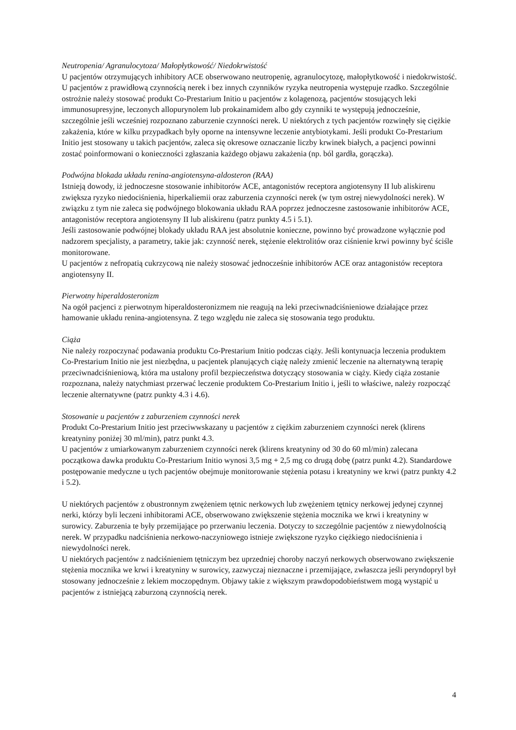Neutropenia/ Agranulocytoza/ Małopłytkowość/ Niedokrwistość
U pacjentów otrzymujących inhibitory ACE obserwowano neutropenię, agranulocytozę, małopłytkowość i niedokrwistość. U pacjentów z prawidłową czynnością nerek i bez innych czynników ryzyka neutropenia występuje rzadko. Szczególnie ostrożnie należy stosować produkt Co-Prestarium Initio u pacjentów z kolagenozą, pacjentów stosujących leki immunosupresyjne, leczonych allopurynolem lub prokainamidem albo gdy czynniki te występują jednocześnie, szczególnie jeśli wcześniej rozpoznano zaburzenie czynności nerek. U niektórych z tych pacjentów rozwinęły się ciężkie zakażenia, które w kilku przypadkach były oporne na intensywne leczenie antybiotykami. Jeśli produkt Co-Prestarium Initio jest stosowany u takich pacjentów, zaleca się okresowe oznaczanie liczby krwinek białych, a pacjenci powinni zostać poinformowani o konieczności zgłaszania każdego objawu zakażenia (np. ból gardła, gorączka).
Podwójna blokada układu renina-angiotensyna-aldosteron (RAA)
Istnieją dowody, iż jednoczesne stosowanie inhibitorów ACE, antagonistów receptora angiotensyny II lub aliskirenu zwiększa ryzyko niedociśnienia, hiperkaliemii oraz zaburzenia czynności nerek (w tym ostrej niewydolności nerek). W związku z tym nie zaleca się podwójnego blokowania układu RAA poprzez jednoczesne zastosowanie inhibitorów ACE, antagonistów receptora angiotensyny II lub aliskirenu (patrz punkty 4.5 i 5.1).
Jeśli zastosowanie podwójnej blokady układu RAA jest absolutnie konieczne, powinno być prowadzone wyłącznie pod nadzorem specjalisty, a parametry, takie jak: czynność nerek, stężenie elektrolitów oraz ciśnienie krwi powinny być ściśle monitorowane.
U pacjentów z nefropatią cukrzycową nie należy stosować jednocześnie inhibitorów ACE oraz antagonistów receptora angiotensyny II.
Pierwotny hiperaldosteronizm
Na ogół pacjenci z pierwotnym hiperaldosteronizmem nie reagują na leki przeciwnadciśnieniowe działające przez hamowanie układu renina-angiotensyna. Z tego względu nie zaleca się stosowania tego produktu.
Ciąża
Nie należy rozpoczynać podawania produktu Co-Prestarium Initio podczas ciąży. Jeśli kontynuacja leczenia produktem Co-Prestarium Initio nie jest niezbędna, u pacjentek planujących ciążę należy zmienić leczenie na alternatywną terapię przeciwnadciśnieniową, która ma ustalony profil bezpieczeństwa dotyczący stosowania w ciąży. Kiedy ciąża zostanie rozpoznana, należy natychmiast przerwać leczenie produktem Co-Prestarium Initio i, jeśli to właściwe, należy rozpocząć leczenie alternatywne (patrz punkty 4.3 i 4.6).
Stosowanie u pacjentów z zaburzeniem czynności nerek
Produkt Co-Prestarium Initio jest przeciwwskazany u pacjentów z ciężkim zaburzeniem czynności nerek (klirens kreatyniny poniżej 30 ml/min), patrz punkt 4.3.
U pacjentów z umiarkowanym zaburzeniem czynności nerek (klirens kreatyniny od 30 do 60 ml/min) zalecana początkowa dawka produktu Co-Prestarium Initio wynosi 3,5 mg + 2,5 mg co drugą dobę (patrz punkt 4.2). Standardowe postępowanie medyczne u tych pacjentów obejmuje monitorowanie stężenia potasu i kreatyniny we krwi (patrz punkty 4.2 i 5.2).
U niektórych pacjentów z obustronnym zwężeniem tętnic nerkowych lub zwężeniem tętnicy nerkowej jedynej czynnej nerki, którzy byli leczeni inhibitorami ACE, obserwowano zwiększenie stężenia mocznika we krwi i kreatyniny w surowicy. Zaburzenia te były przemijające po przerwaniu leczenia. Dotyczy to szczególnie pacjentów z niewydolnością nerek. W przypadku nadciśnienia nerkowo-naczyniowego istnieje zwiększone ryzyko ciężkiego niedociśnienia i niewydolności nerek.
U niektórych pacjentów z nadciśnieniem tętniczym bez uprzedniej choroby naczyń nerkowych obserwowano zwiększenie stężenia mocznika we krwi i kreatyniny w surowicy, zazwyczaj nieznaczne i przemijające, zwłaszcza jeśli peryndopryl był stosowany jednocześnie z lekiem moczopędnym. Objawy takie z większym prawdopodobieństwem mogą wystąpić u pacjentów z istniejącą zaburzoną czynnością nerek.
4